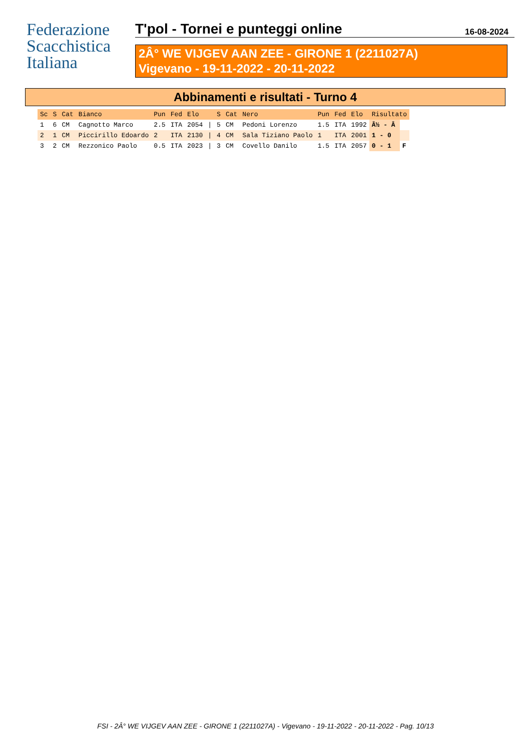Federazione
Scacchistica
Italiana
T'pol - Tornei e punteggi online 16-08-2024
2Â° WE VIJGEV AAN ZEE - GIRONE 1 (2211027A)
Vigevano - 19-11-2022 - 20-11-2022
Abbinamenti e risultati - Turno 4
| Sc | S | Cat | Bianco | Pun | Fed | Elo | | S | Cat | Nero | Pun | Fed | Elo | Risultato | |
| --- | --- | --- | --- | --- | --- | --- | --- | --- | --- | --- | --- | --- | --- | --- | --- |
| 1 | 6 | CM | Cagnotto Marco | 2.5 | ITA | 2054 | / | 5 | CM | Pedoni Lorenzo | 1.5 | ITA | 1992 | Â½ - Â | |
| 2 | 1 | CM | Piccirillo Edoardo | 2 | ITA | 2130 | / | 4 | CM | Sala Tiziano Paolo | 1 | ITA | 2001 | 1 - 0 | |
| 3 | 2 | CM | Rezzonico Paolo | 0.5 | ITA | 2023 | / | 3 | CM | Covello Danilo | 1.5 | ITA | 2057 | 0 - 1 | F |
FSI - 2Â° WE VIJGEV AAN ZEE - GIRONE 1 (2211027A) - Vigevano - 19-11-2022 - 20-11-2022 - Pag. 10/13